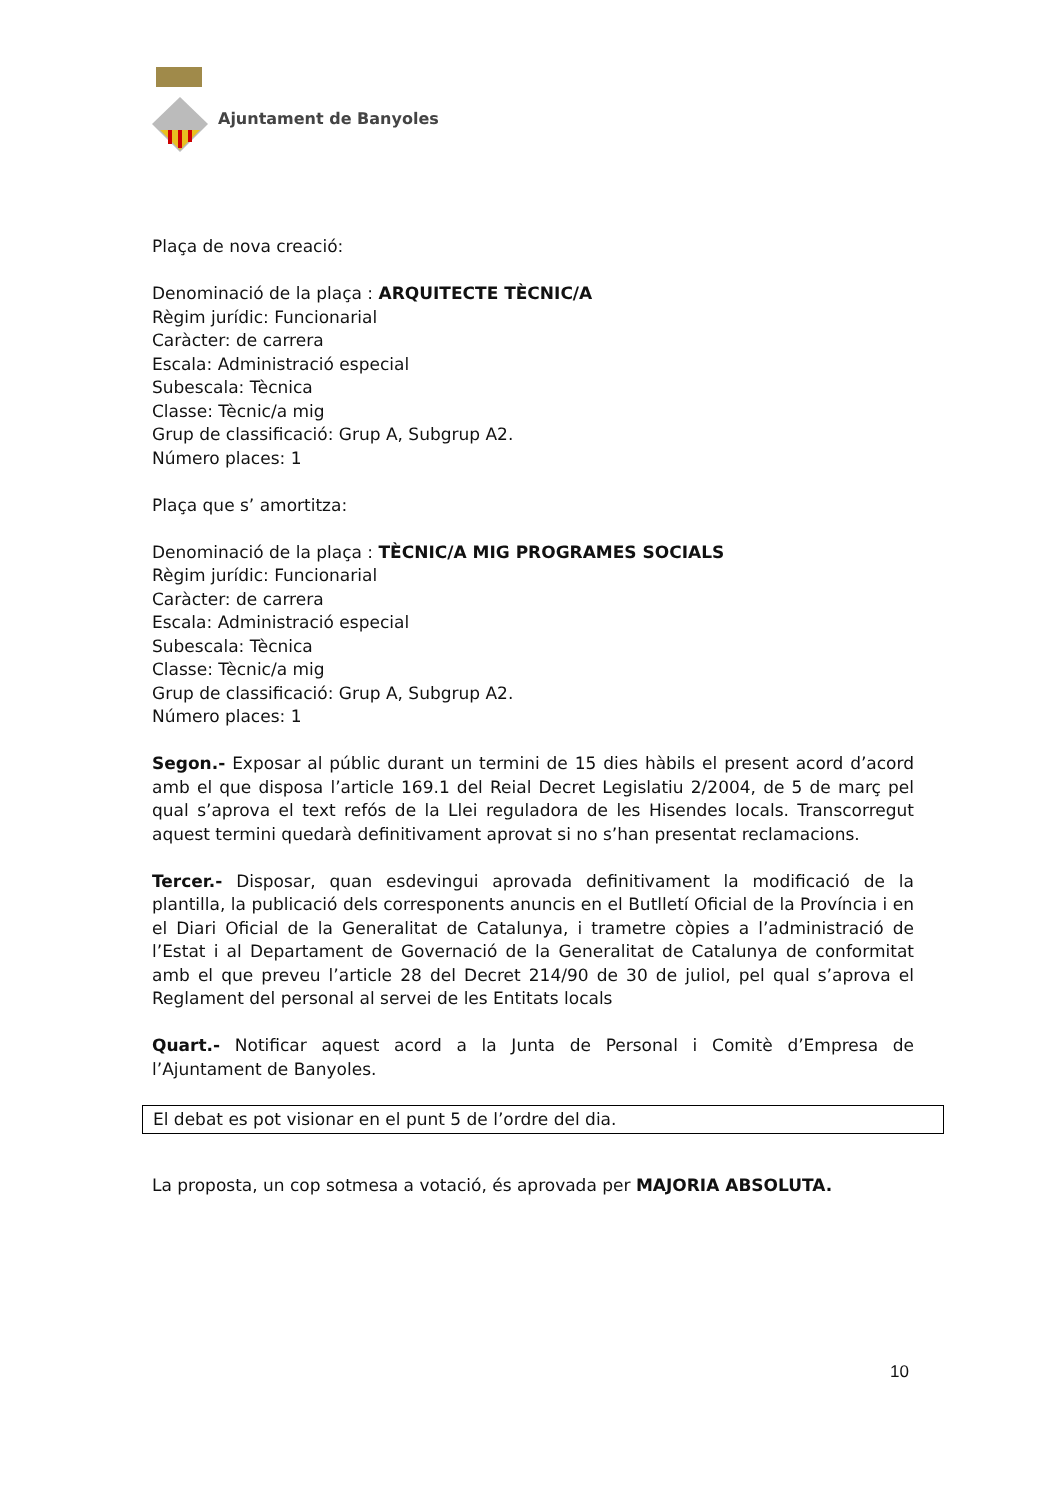Ajuntament de Banyoles
Plaça de nova creació:
Denominació de la plaça : ARQUITECTE TÈCNIC/A
Règim jurídic: Funcionarial
Caràcter: de carrera
Escala: Administració especial
Subescala: Tècnica
Classe: Tècnic/a mig
Grup de classificació: Grup A, Subgrup A2.
Número places: 1
Plaça que s’ amortitza:
Denominació de la plaça : TÈCNIC/A MIG PROGRAMES SOCIALS
Règim jurídic: Funcionarial
Caràcter: de carrera
Escala: Administració especial
Subescala: Tècnica
Classe: Tècnic/a mig
Grup de classificació: Grup A, Subgrup A2.
Número places: 1
Segon.- Exposar al públic durant un termini de 15 dies hàbils el present acord d’acord amb el que disposa l’article 169.1 del Reial Decret Legislatiu 2/2004, de 5 de març pel qual s’aprova el text refós de la Llei reguladora de les Hisendes locals. Transcorregut aquest termini quedarà definitivament aprovat si no s’han presentat reclamacions.
Tercer.- Disposar, quan esdevingui aprovada definitivament la modificació de la plantilla, la publicació dels corresponents anuncis en el Butlletí Oficial de la Província i en el Diari Oficial de la Generalitat de Catalunya, i trametre còpies a l’administració de l’Estat i al Departament de Governació de la Generalitat de Catalunya de conformitat amb el que preveu l’article 28 del Decret 214/90 de 30 de juliol, pel qual s’aprova el Reglament del personal al servei de les Entitats locals
Quart.- Notificar aquest acord a la Junta de Personal i Comitè d’Empresa de l’Ajuntament de Banyoles.
El debat es pot visionar en el punt 5 de l’ordre del dia.
La proposta, un cop sotmesa a votació, és aprovada per MAJORIA ABSOLUTA.
10